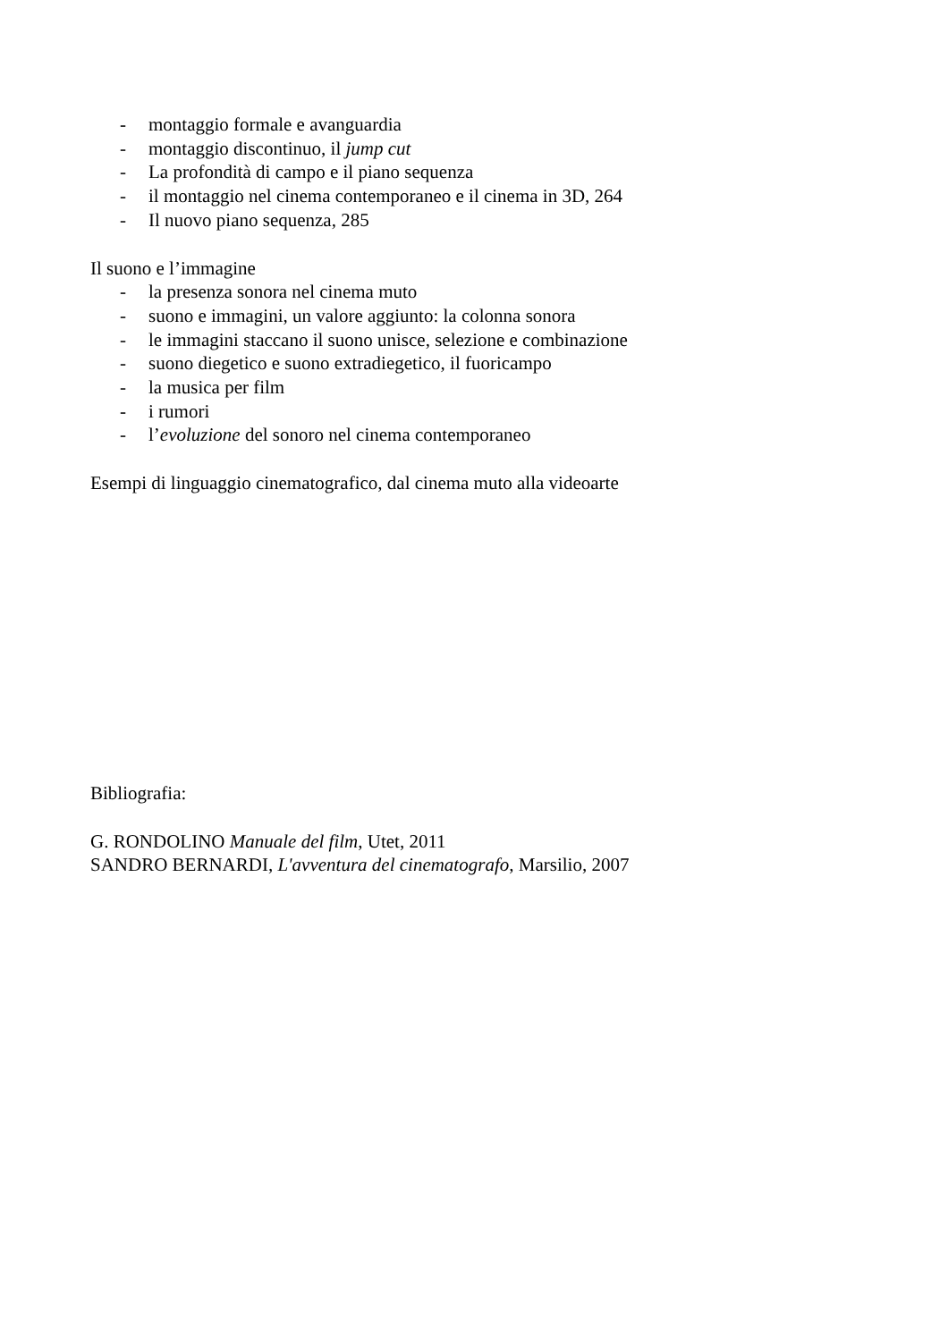- montaggio formale e avanguardia
- montaggio discontinuo, il jump cut
- La profondità di campo e il piano sequenza
- il montaggio nel cinema contemporaneo e il cinema in 3D, 264
- Il nuovo piano sequenza, 285
Il suono e l’immagine
- la presenza sonora nel cinema muto
- suono e immagini, un valore aggiunto: la colonna sonora
- le immagini staccano il suono unisce, selezione e combinazione
- suono diegetico e suono extradiegetico, il fuoricampo
- la musica per film
- i rumori
- l’evoluzione del sonoro nel cinema contemporaneo
Esempi di linguaggio cinematografico, dal cinema muto alla videoarte
Bibliografia:
G. RONDOLINO Manuale del film, Utet, 2011
SANDRO BERNARDI, L'avventura del cinematografo, Marsilio, 2007